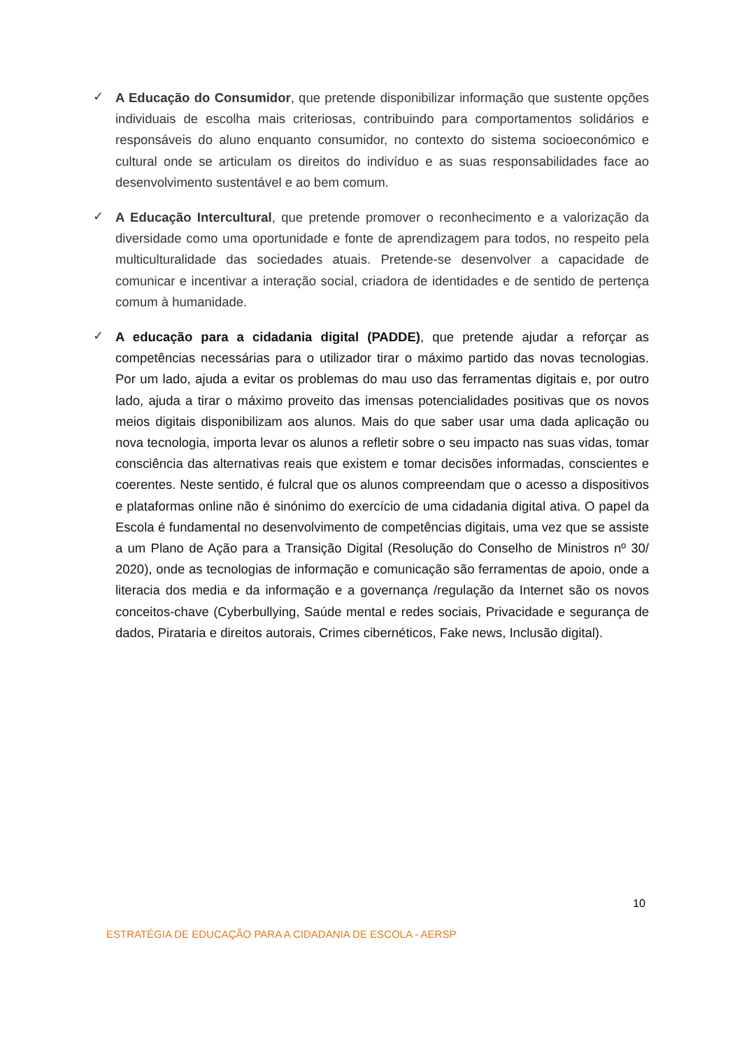✓
A Educação do Consumidor, que pretende disponibilizar informação que sustente opções individuais de escolha mais criteriosas, contribuindo para comportamentos solidários e responsáveis do aluno enquanto consumidor, no contexto do sistema socioeconómico e cultural onde se articulam os direitos do indivíduo e as suas responsabilidades face ao desenvolvimento sustentável e ao bem comum.
✓
A Educação Intercultural, que pretende promover o reconhecimento e a valorização da diversidade como uma oportunidade e fonte de aprendizagem para todos, no respeito pela multiculturalidade das sociedades atuais. Pretende-se desenvolver a capacidade de comunicar e incentivar a interação social, criadora de identidades e de sentido de pertença comum à humanidade.
✓
A educação para a cidadania digital (PADDE), que pretende ajudar a reforçar as competências necessárias para o utilizador tirar o máximo partido das novas tecnologias. Por um lado, ajuda a evitar os problemas do mau uso das ferramentas digitais e, por outro lado, ajuda a tirar o máximo proveito das imensas potencialidades positivas que os novos meios digitais disponibilizam aos alunos. Mais do que saber usar uma dada aplicação ou nova tecnologia, importa levar os alunos a refletir sobre o seu impacto nas suas vidas, tomar consciência das alternativas reais que existem e tomar decisões informadas, conscientes e coerentes. Neste sentido, é fulcral que os alunos compreendam que o acesso a dispositivos e plataformas online não é sinónimo do exercício de uma cidadania digital ativa. O papel da Escola é fundamental no desenvolvimento de competências digitais, uma vez que se assiste a um Plano de Ação para a Transição Digital (Resolução do Conselho de Ministros nº 30/ 2020), onde as tecnologias de informação e comunicação são ferramentas de apoio, onde a literacia dos media e da informação e a governança /regulação da Internet são os novos conceitos-chave (Cyberbullying, Saúde mental e redes sociais, Privacidade e segurança de dados, Pirataria e direitos autorais, Crimes cibernéticos, Fake news, Inclusão digital).
10
ESTRATÉGIA DE EDUCAÇÃO PARA A CIDADANIA DE ESCOLA - AERSP